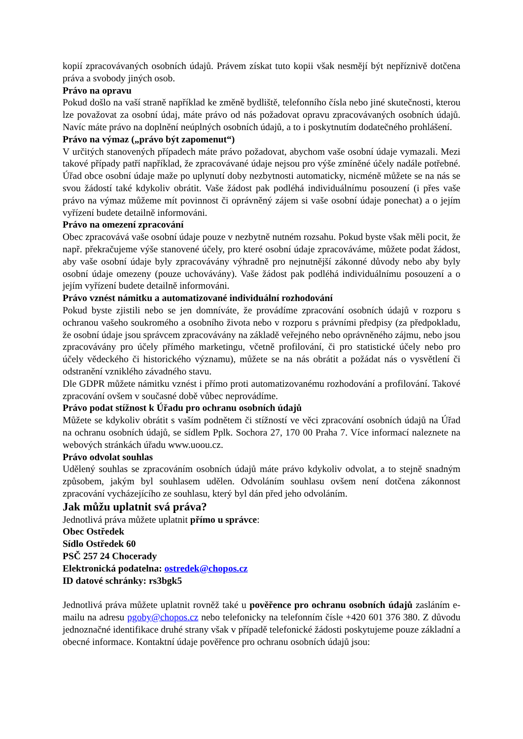kopií zpracovávaných osobních údajů. Právem získat tuto kopii však nesmějí být nepříznivě dotčena práva a svobody jiných osob.
Právo na opravu
Pokud došlo na vaší straně například ke změně bydliště, telefonního čísla nebo jiné skutečnosti, kterou lze považovat za osobní údaj, máte právo od nás požadovat opravu zpracovávaných osobních údajů. Navíc máte právo na doplnění neúplných osobních údajů, a to i poskytnutím dodatečného prohlášení.
Právo na výmaz („právo být zapomenut“)
V určitých stanovených případech máte právo požadovat, abychom vaše osobní údaje vymazali. Mezi takové případy patří například, že zpracovávané údaje nejsou pro výše zmíněné účely nadále potřebné. Úřad obce osobní údaje maže po uplynutí doby nezbytnosti automaticky, nicméně můžete se na nás se svou žádostí také kdykoliv obrátit. Vaše žádost pak podléhá individuálnímu posouzení (i přes vaše právo na výmaz můžeme mít povinnost či oprávněný zájem si vaše osobní údaje ponechat) a o jejím vyřízení budete detailně informováni.
Právo na omezení zpracování
Obec zpracovává vaše osobní údaje pouze v nezbytně nutném rozsahu. Pokud byste však měli pocit, že např. překračujeme výše stanovené účely, pro které osobní údaje zpracováváme, můžete podat žádost, aby vaše osobní údaje byly zpracovávány výhradně pro nejnutnější zákonné důvody nebo aby byly osobní údaje omezeny (pouze uchovávány). Vaše žádost pak podléhá individuálnímu posouzení a o jejím vyřízení budete detailně informováni.
Právo vznést námitku a automatizované individuální rozhodování
Pokud byste zjistili nebo se jen domníváte, že provádíme zpracování osobních údajů v rozporu s ochranou vašeho soukromého a osobního života nebo v rozporu s právními předpisy (za předpokladu, že osobní údaje jsou správcem zpracovávány na základě veřejného nebo oprávněného zájmu, nebo jsou zpracovávány pro účely přímého marketingu, včetně profilování, či pro statistické účely nebo pro účely vědeckého či historického významu), můžete se na nás obrátit a požádat nás o vysvětlení či odstranění vzniklého závadného stavu.
Dle GDPR můžete námitku vznést i přímo proti automatizovanému rozhodování a profilování. Takové zpracování ovšem v současné době vůbec neprovádíme.
Právo podat stížnost k Úřadu pro ochranu osobních údajů
Můžete se kdykoliv obrátit s vaším podnětem či stížností ve věci zpracování osobních údajů na Úřad na ochranu osobních údajů, se sídlem Pplk. Sochora 27, 170 00 Praha 7. Více informací naleznete na webových stránkách úřadu www.uoou.cz.
Právo odvolat souhlas
Udělený souhlas se zpracováním osobních údajů máte právo kdykoliv odvolat, a to stejně snadným způsobem, jakým byl souhlasem udělen. Odvoláním souhlasu ovšem není dotčena zákonnost zpracování vycházejícího ze souhlasu, který byl dán před jeho odvoláním.
Jak můžu uplatnit svá práva?
Jednotlivá práva můžete uplatnit přímo u správce:
Obec Ostředek
Sídlo Ostředek 60
PSČ 257 24 Chocerady
Elektronická podatelna: ostredek@chopos.cz
ID datové schránky: rs3bgk5
Jednotlivá práva můžete uplatnit rovněž také u pověřence pro ochranu osobních údajů zasláním e-mailu na adresu pgoby@chopos.cz nebo telefonicky na telefonním čísle +420 601 376 380. Z důvodu jednoznačné identifikace druhé strany však v případě telefonické žádosti poskytujeme pouze základní a obecné informace. Kontaktní údaje pověřence pro ochranu osobních údajů jsou: